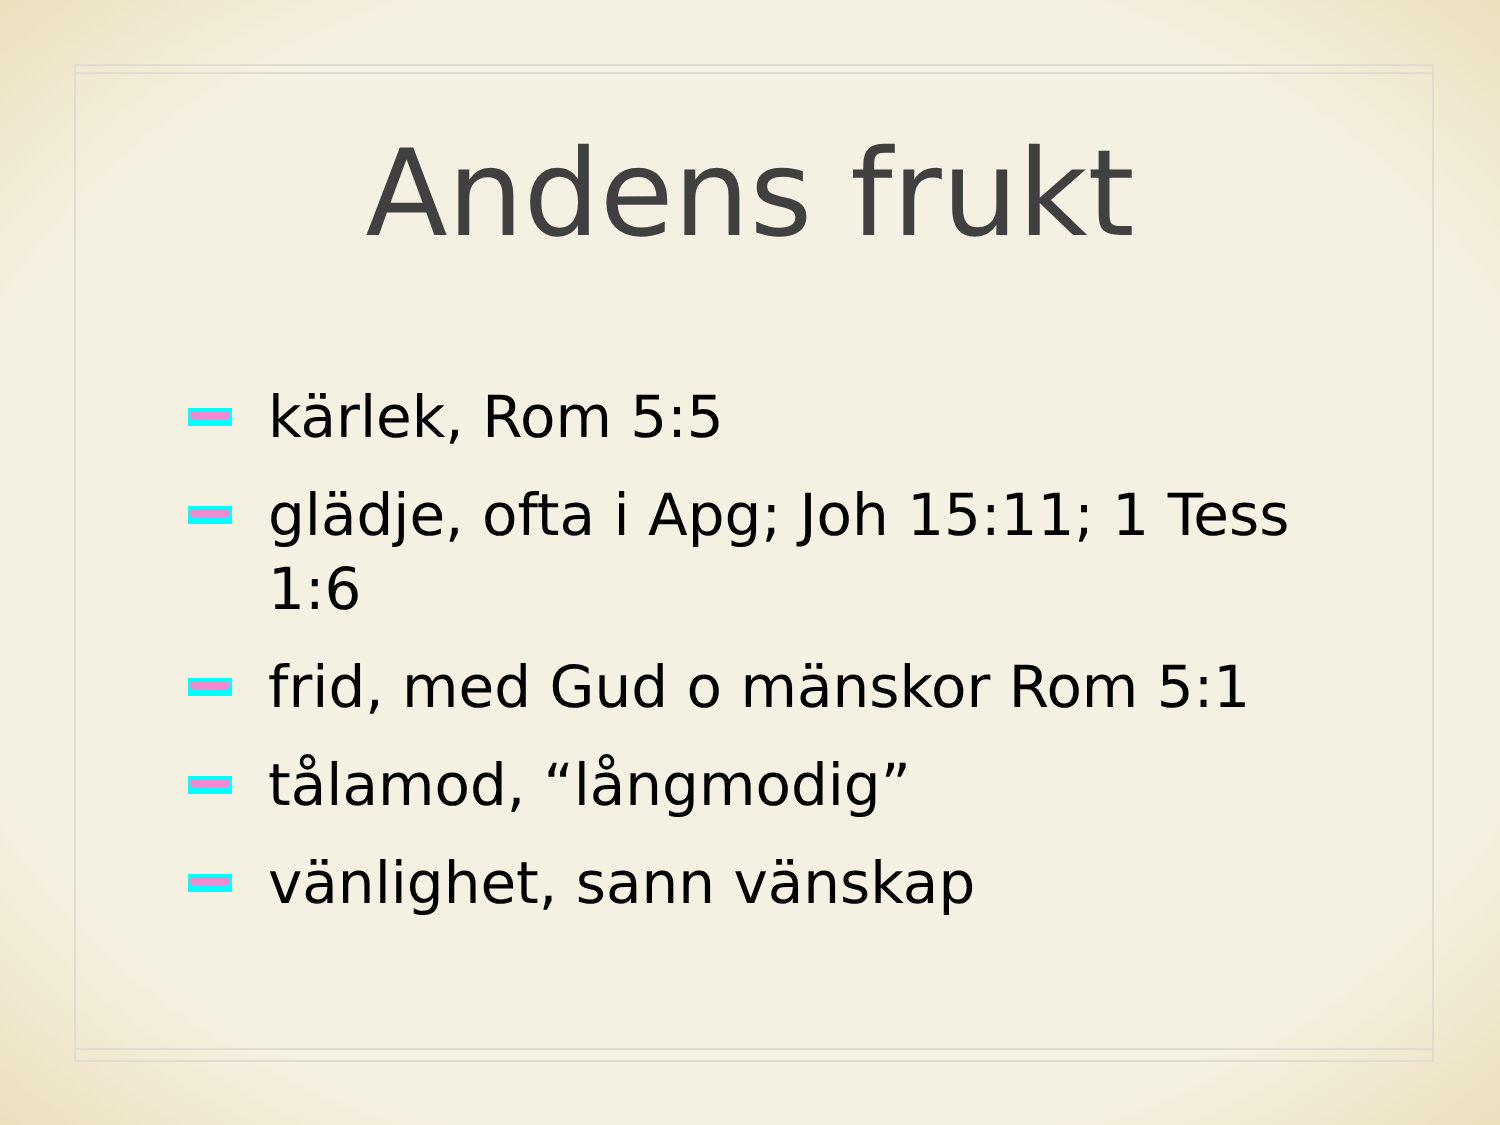Andens frukt
kärlek, Rom 5:5
glädje, ofta i Apg; Joh 15:11; 1 Tess 1:6
frid, med Gud o mänskor Rom 5:1
tålamod, “långmodig”
vänlighet, sann vänskap